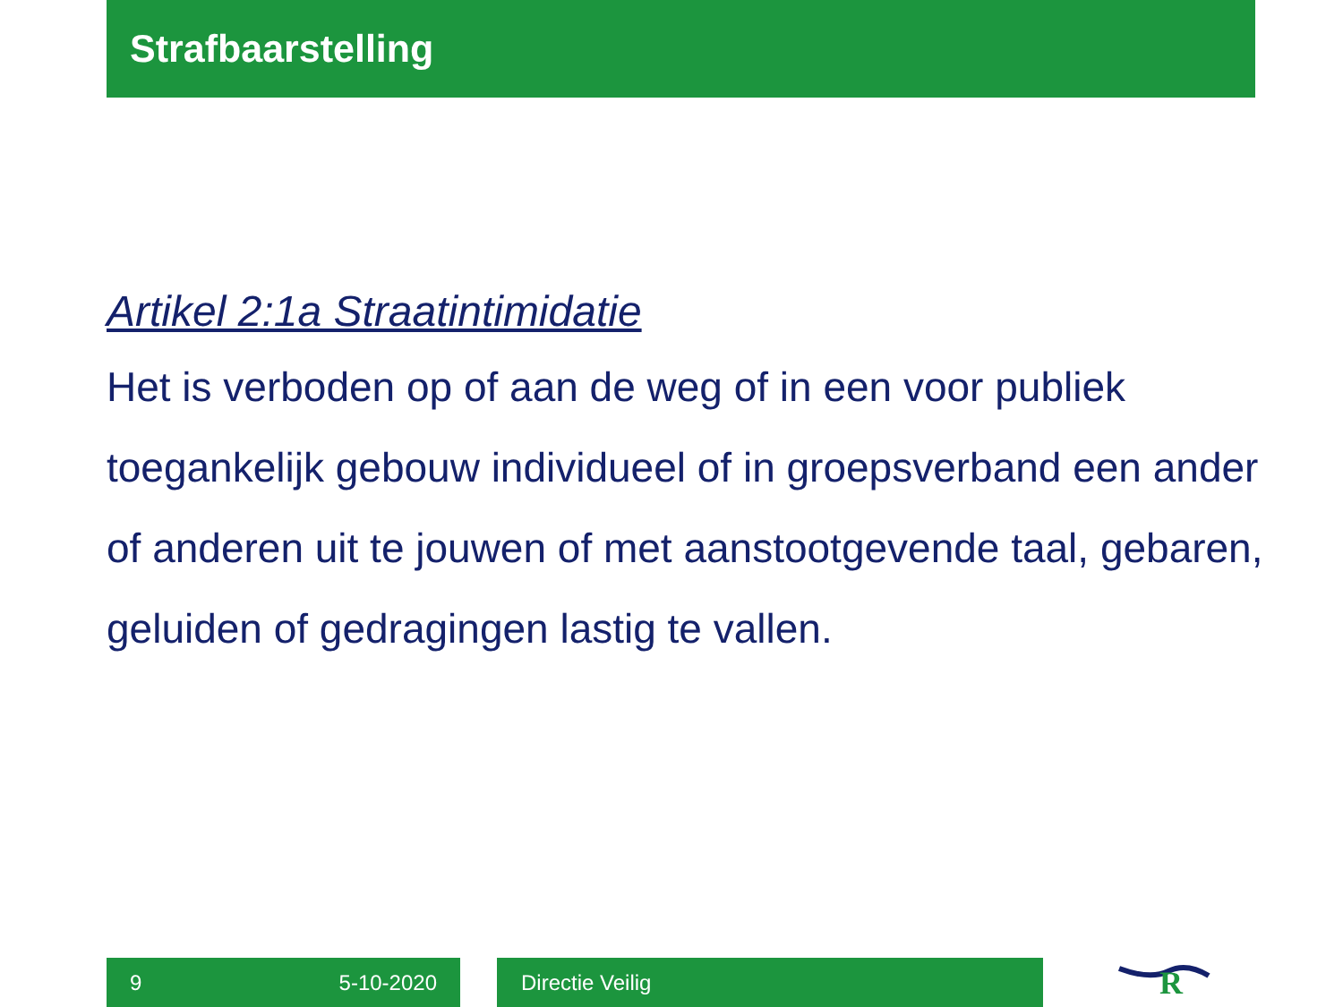Strafbaarstelling
Artikel 2:1a Straatintimidatie
Het is verboden op of aan de weg of in een voor publiek toegankelijk gebouw individueel of in groepsverband een ander of anderen uit te jouwen of met aanstootgevende taal, gebaren, geluiden of gedragingen lastig te vallen.
9 5-10-2020 Directie Veilig
R